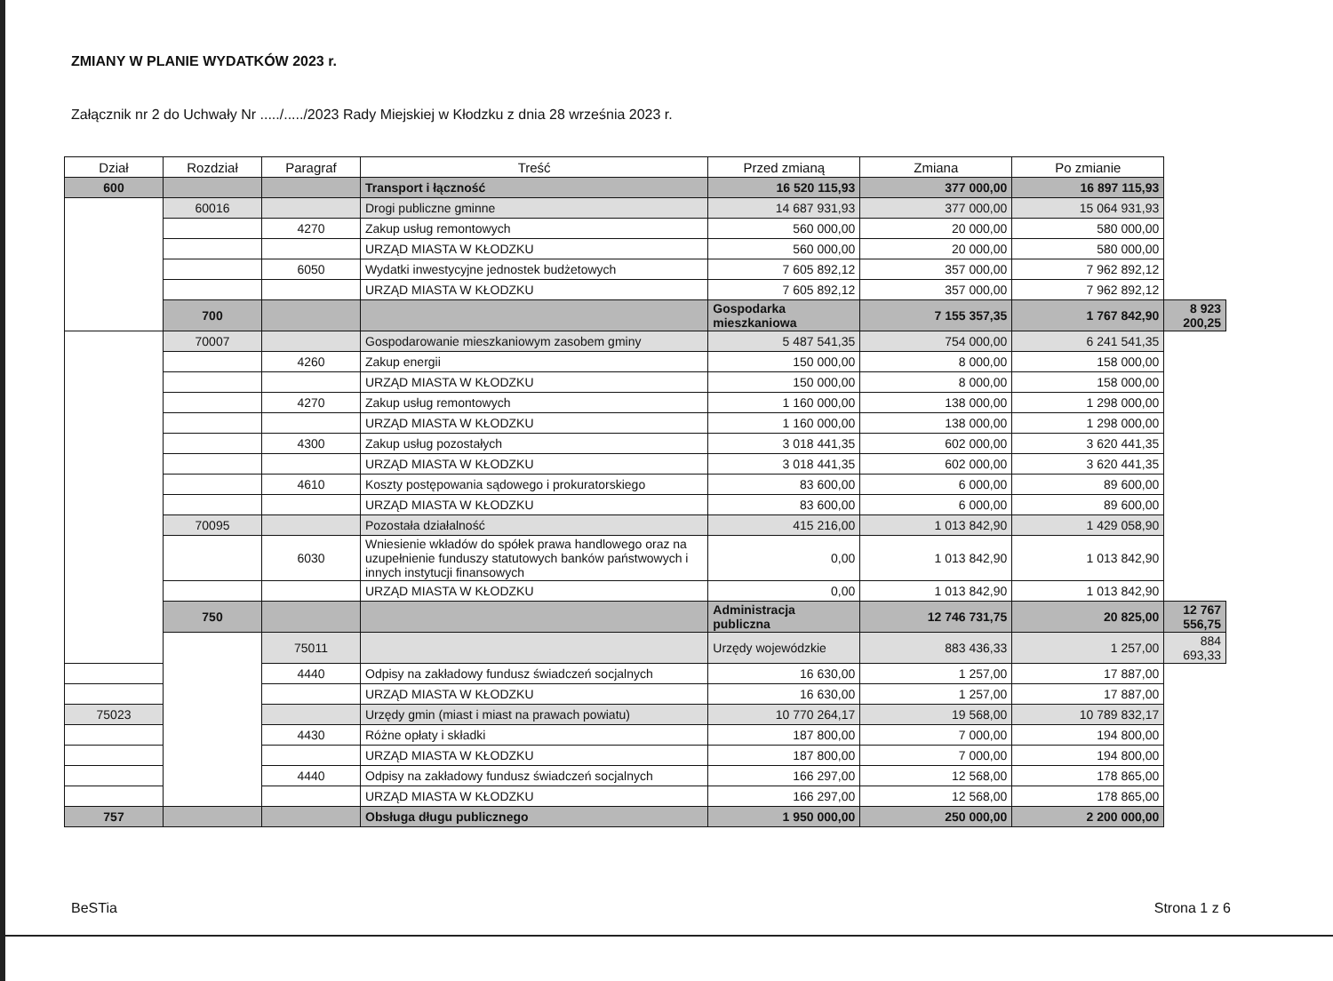ZMIANY W PLANIE WYDATKÓW 2023 r.
Załącznik nr 2 do Uchwały Nr ...../...../2023 Rady Miejskiej w Kłodzku z dnia 28 września 2023 r.
| Dział | Rozdział | Paragraf | Treść | Przed zmianą | Zmiana | Po zmianie | |
| --- | --- | --- | --- | --- | --- | --- | --- |
| 600 | | | Transport i łączność | 16 520 115,93 | 377 000,00 | 16 897 115,93 | |
| | 60016 | | Drogi publiczne gminne | 14 687 931,93 | 377 000,00 | 15 064 931,93 | |
| | | 4270 | Zakup usług remontowych | 560 000,00 | 20 000,00 | 580 000,00 | |
| | | | URZĄD MIASTA W KŁODZKU | 560 000,00 | 20 000,00 | 580 000,00 | |
| | | 6050 | Wydatki inwestycyjne jednostek budżetowych | 7 605 892,12 | 357 000,00 | 7 962 892,12 | |
| | | | URZĄD MIASTA W KŁODZKU | 7 605 892,12 | 357 000,00 | 7 962 892,12 | |
| | 700 | | | Gospodarka mieszkaniowa | 7 155 357,35 | 1 767 842,90 | 8 923 200,25 |
| | 70007 | | Gospodarowanie mieszkaniowym zasobem gminy | 5 487 541,35 | 754 000,00 | 6 241 541,35 | |
| | | 4260 | Zakup energii | 150 000,00 | 8 000,00 | 158 000,00 | |
| | | | URZĄD MIASTA W KŁODZKU | 150 000,00 | 8 000,00 | 158 000,00 | |
| | | 4270 | Zakup usług remontowych | 1 160 000,00 | 138 000,00 | 1 298 000,00 | |
| | | | URZĄD MIASTA W KŁODZKU | 1 160 000,00 | 138 000,00 | 1 298 000,00 | |
| | | 4300 | Zakup usług pozostałych | 3 018 441,35 | 602 000,00 | 3 620 441,35 | |
| | | | URZĄD MIASTA W KŁODZKU | 3 018 441,35 | 602 000,00 | 3 620 441,35 | |
| | | 4610 | Koszty postępowania sądowego i prokuratorskiego | 83 600,00 | 6 000,00 | 89 600,00 | |
| | | | URZĄD MIASTA W KŁODZKU | 83 600,00 | 6 000,00 | 89 600,00 | |
| | 70095 | | Pozostała działalność | 415 216,00 | 1 013 842,90 | 1 429 058,90 | |
| | | 6030 | Wniesienie wkładów do spółek prawa handlowego oraz na uzupełnienie funduszy statutowych banków państwowych i innych instytucji finansowych | 0,00 | 1 013 842,90 | 1 013 842,90 | |
| | | | URZĄD MIASTA W KŁODZKU | 0,00 | 1 013 842,90 | 1 013 842,90 | |
| | 750 | | | Administracja publiczna | 12 746 731,75 | 20 825,00 | 12 767 556,75 |
| | | 75011 | | Urzędy wojewódzkie | 883 436,33 | 1 257,00 | 884 693,33 |
| | | 4440 | Odpisy na zakładowy fundusz świadczeń socjalnych | 16 630,00 | 1 257,00 | 17 887,00 | |
| | | | URZĄD MIASTA W KŁODZKU | 16 630,00 | 1 257,00 | 17 887,00 | |
| 75023 | | | Urzędy gmin (miast i miast na prawach powiatu) | 10 770 264,17 | 19 568,00 | 10 789 832,17 | |
| | | 4430 | Różne opłaty i składki | 187 800,00 | 7 000,00 | 194 800,00 | |
| | | | URZĄD MIASTA W KŁODZKU | 187 800,00 | 7 000,00 | 194 800,00 | |
| | | 4440 | Odpisy na zakładowy fundusz świadczeń socjalnych | 166 297,00 | 12 568,00 | 178 865,00 | |
| | | | URZĄD MIASTA W KŁODZKU | 166 297,00 | 12 568,00 | 178 865,00 | |
| 757 | | | Obsługa długu publicznego | 1 950 000,00 | 250 000,00 | 2 200 000,00 | |
BeSTia Strona 1 z 6